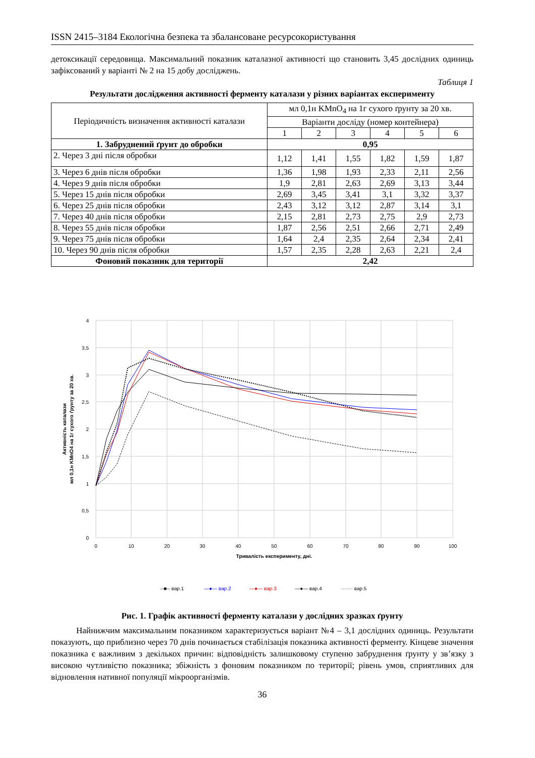ISSN 2415–3184 Екологічна безпека та збалансоване ресурсокористування
детоксикації середовища. Максимальний показник каталазної активності що становить 3,45 дослідних одиниць зафіксований у варіанті № 2 на 15 добу досліджень.
Таблиця 1
Результати дослідження активності ферменту каталази у різних варіантах експерименту
| Періодичність визначення активності каталази | мл 0,1н KMnO<sub>4</sub> на 1г сухого ґрунту за 20 хв. | | | | | |
| --- | --- | --- | --- | --- | --- | --- |
| | Варіанти досліду (номер контейнера) | | | | | |
| | 1 | 2 | 3 | 4 | 5 | 6 |
| 1. Забруднений ґрунт до обробки | 0,95 | | | | | |
| 2. Через 3 дні після обробки | 1,12 | 1,41 | 1,55 | 1,82 | 1,59 | 1,87 |
| 3. Через 6 днів після обробки | 1,36 | 1,98 | 1,93 | 2,33 | 2,11 | 2,56 |
| 4. Через 9 днів після обробки | 1,9 | 2,81 | 2,63 | 2,69 | 3,13 | 3,44 |
| 5. Через 15 днів після обробки | 2,69 | 3,45 | 3,41 | 3,1 | 3,32 | 3,37 |
| 6. Через 25 днів після обробки | 2,43 | 3,12 | 3,12 | 2,87 | 3,14 | 3,1 |
| 7. Через 40 днів після обробки | 2,15 | 2,81 | 2,73 | 2,75 | 2,9 | 2,73 |
| 8. Через 55 днів після обробки | 1,87 | 2,56 | 2,51 | 2,66 | 2,71 | 2,49 |
| 9. Через 75 днів після обробки | 1,64 | 2,4 | 2,35 | 2,64 | 2,34 | 2,41 |
| 10. Через 90 днів після обробки | 1,57 | 2,35 | 2,28 | 2,63 | 2,21 | 2,4 |
| Фоновий показник для території | 2,42 | | | | | |
4
3,5
3
2,5
2
1,5
1
0,5
0
0
10
20
30
40
50
60
70
80
90
100
Тривалість експерименту, дні.
Активність каталази мл 0,1н KMnO4 на 1г сухого ґрунту за 20 хв.
--■-- вар.1
—●— вар.2
—●— вар.3
—●— вар.4
······· вар.5
Рис. 1. Графік активності ферменту каталази у дослідних зразках ґрунту
Найнижчим максимальним показником характеризується варіант №4 – 3,1 дослідних одиниць. Результати показують, що приблизно через 70 днів починається стабілізація показника активності ферменту. Кінцеве значення показника є важливим з декількох причин: відповідність залишковому ступеню забруднення ґрунту у зв’язку з високою чутливістю показника; збіжність з фоновим показником по території; рівень умов, сприятливих для відновлення нативної популяції мікроорганізмів.
36